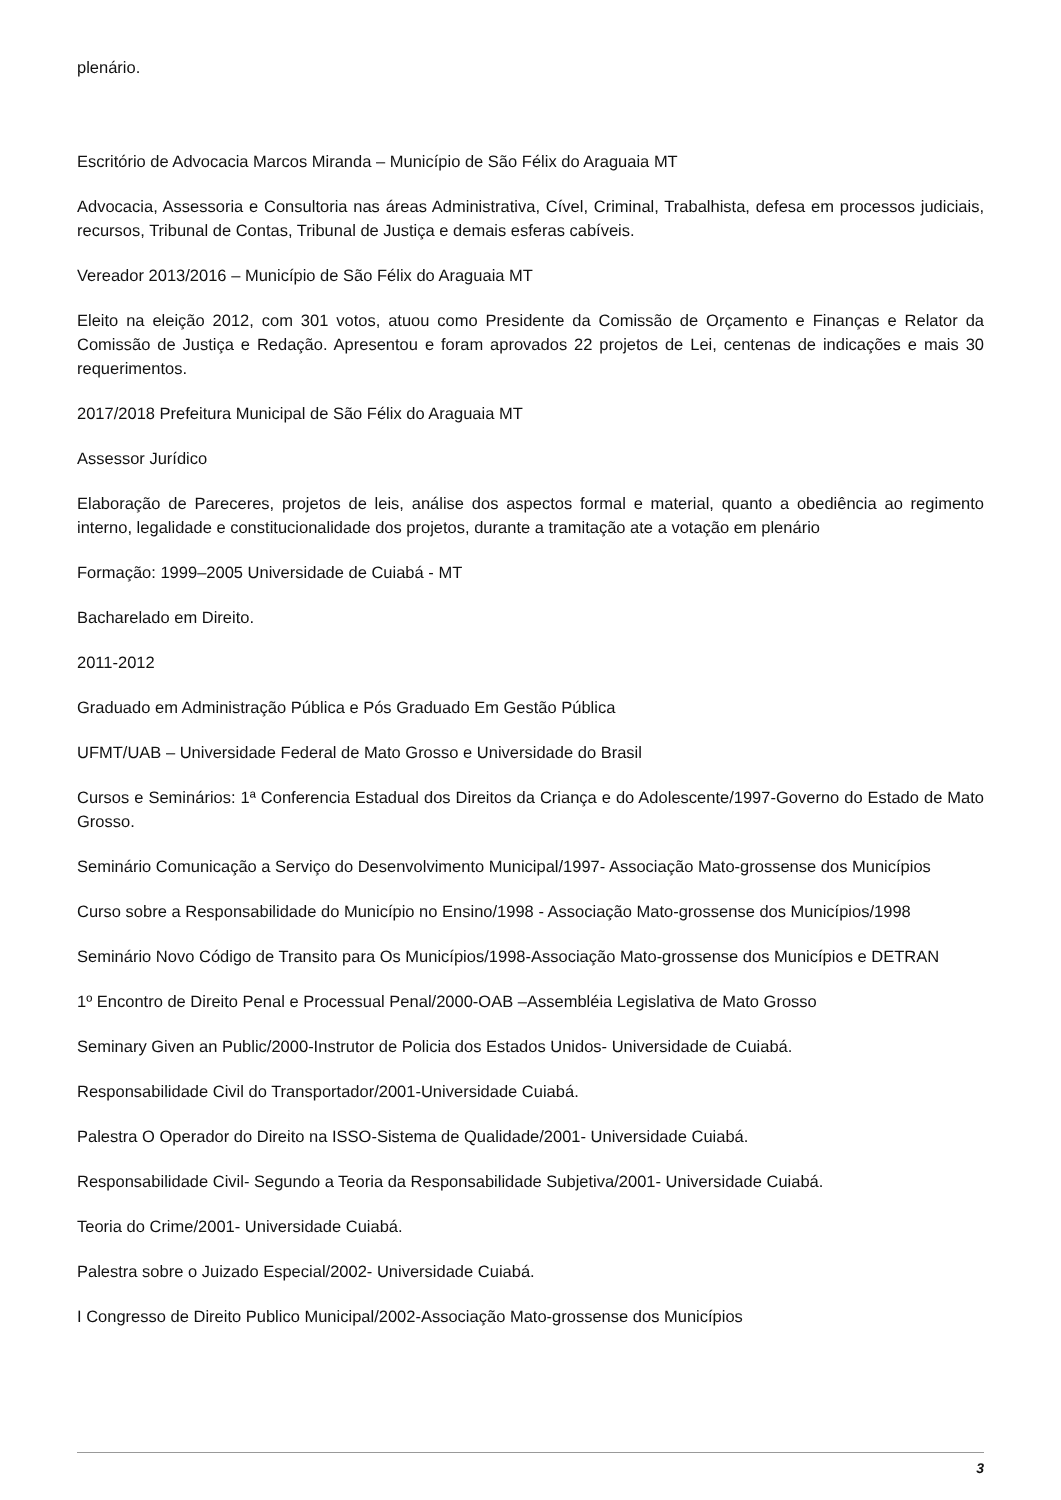plenário.
Escritório de Advocacia Marcos Miranda – Município de São Félix do Araguaia MT
Advocacia, Assessoria e Consultoria nas áreas Administrativa, Cível, Criminal, Trabalhista, defesa em processos judiciais, recursos, Tribunal de Contas, Tribunal de Justiça e demais esferas cabíveis.
Vereador 2013/2016 – Município de São Félix do Araguaia MT
Eleito na eleição 2012, com 301 votos, atuou como Presidente da Comissão de Orçamento e Finanças e Relator da Comissão de Justiça e Redação. Apresentou e foram aprovados 22 projetos de Lei, centenas de indicações e mais 30 requerimentos.
2017/2018 Prefeitura Municipal de São Félix do Araguaia MT
Assessor Jurídico
Elaboração de Pareceres, projetos de leis, análise dos aspectos formal e material, quanto a obediência ao regimento interno, legalidade e constitucionalidade dos projetos, durante a tramitação ate a votação em plenário
Formação: 1999–2005 Universidade de Cuiabá - MT
Bacharelado em Direito.
2011-2012
Graduado em Administração Pública e Pós Graduado Em Gestão Pública
UFMT/UAB – Universidade Federal de Mato Grosso e Universidade do Brasil
Cursos e Seminários: 1ª Conferencia Estadual dos Direitos da Criança e do Adolescente/1997-Governo do Estado de Mato Grosso.
Seminário Comunicação a Serviço do Desenvolvimento Municipal/1997- Associação Mato-grossense dos Municípios
Curso sobre a Responsabilidade do Município no Ensino/1998 - Associação Mato-grossense dos Municípios/1998
Seminário Novo Código de Transito para Os Municípios/1998-Associação Mato-grossense dos Municípios e DETRAN
1º Encontro de Direito Penal e Processual Penal/2000-OAB –Assembléia Legislativa de Mato Grosso
Seminary Given an Public/2000-Instrutor de Policia dos Estados Unidos- Universidade de Cuiabá.
Responsabilidade Civil do Transportador/2001-Universidade Cuiabá.
Palestra O Operador do Direito na ISSO-Sistema de Qualidade/2001- Universidade Cuiabá.
Responsabilidade Civil- Segundo a Teoria da Responsabilidade Subjetiva/2001- Universidade Cuiabá.
Teoria do Crime/2001- Universidade Cuiabá.
Palestra sobre o Juizado Especial/2002- Universidade Cuiabá.
I Congresso de Direito Publico Municipal/2002-Associação Mato-grossense dos Municípios
3